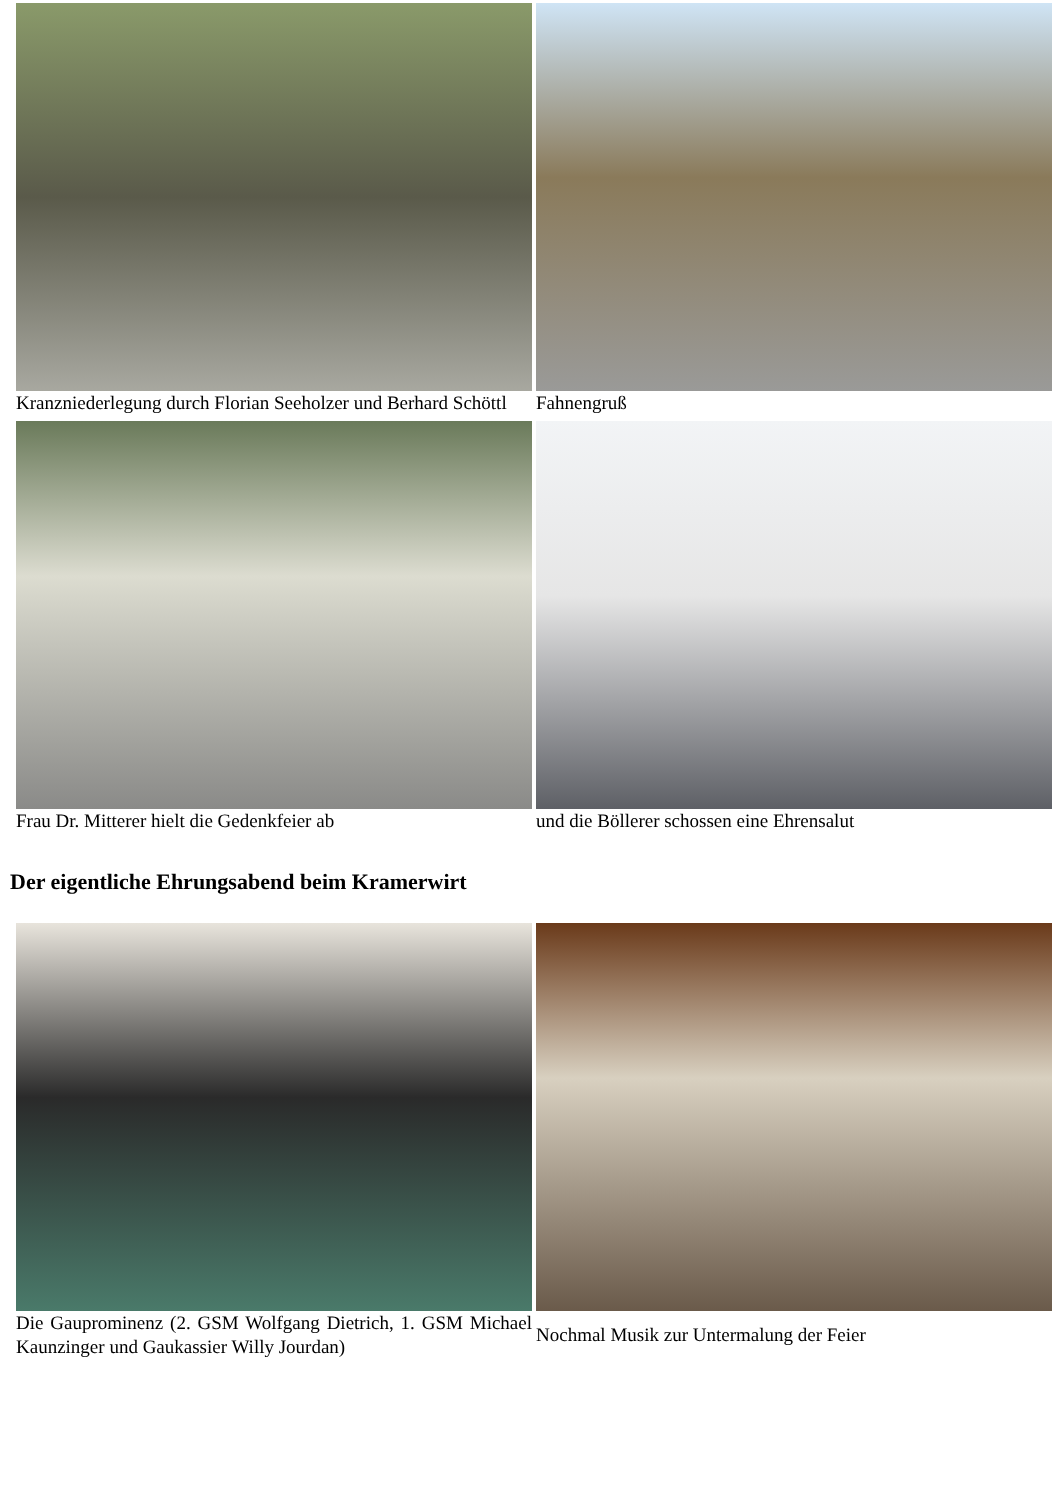| Kranzniederlegung durch Florian Seeholzer und Berhard Schöttl | Fahnengruß |
| Frau Dr. Mitterer hielt die Gedenkfeier ab | und die Böllerer schossen eine Ehrensalut |
Der eigentliche Ehrungsabend beim Kramerwirt
| Die Gauprominenz (2. GSM Wolfgang Dietrich, 1. GSM Michael Kaunzinger und Gaukassier Willy Jourdan) | Nochmal Musik zur Untermalung der Feier |